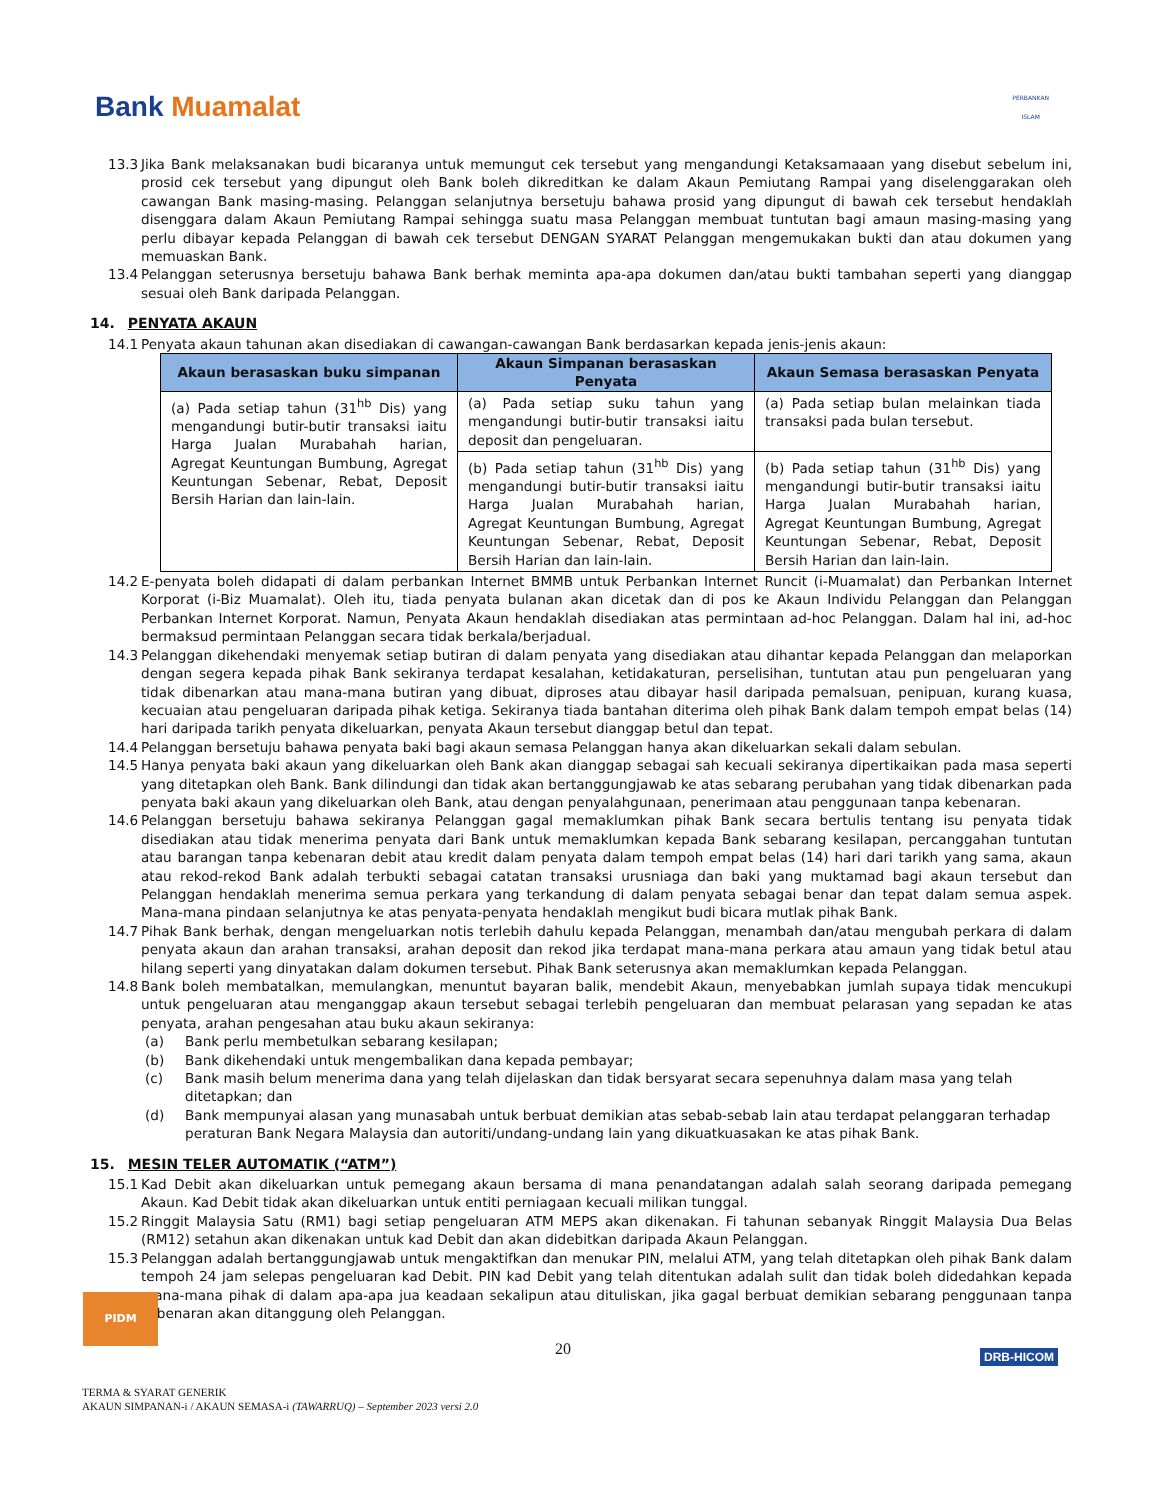Bank Muamalat
PERBANKAN
ISLAM
13.3 Jika Bank melaksanakan budi bicaranya untuk memungut cek tersebut yang mengandungi Ketaksamaaan yang disebut sebelum ini, prosid cek tersebut yang dipungut oleh Bank boleh dikreditkan ke dalam Akaun Pemiutang Rampai yang diselenggarakan oleh cawangan Bank masing-masing. Pelanggan selanjutnya bersetuju bahawa prosid yang dipungut di bawah cek tersebut hendaklah disenggara dalam Akaun Pemiutang Rampai sehingga suatu masa Pelanggan membuat tuntutan bagi amaun masing-masing yang perlu dibayar kepada Pelanggan di bawah cek tersebut DENGAN SYARAT Pelanggan mengemukakan bukti dan atau dokumen yang memuaskan Bank.
13.4 Pelanggan seterusnya bersetuju bahawa Bank berhak meminta apa-apa dokumen dan/atau bukti tambahan seperti yang dianggap sesuai oleh Bank daripada Pelanggan.
14. PENYATA AKAUN
14.1 Penyata akaun tahunan akan disediakan di cawangan-cawangan Bank berdasarkan kepada jenis-jenis akaun:
| Akaun berasaskan buku simpanan | Akaun Simpanan berasaskan Penyata | Akaun Semasa berasaskan Penyata |
| --- | --- | --- |
| (a) Pada setiap tahun (31<sup>hb</sup> Dis) yang mengandungi butir-butir transaksi iaitu Harga Jualan Murabahah harian, Agregat Keuntungan Bumbung, Agregat Keuntungan Sebenar, Rebat, Deposit Bersih Harian dan lain-lain. | (a) Pada setiap suku tahun yang mengandungi butir-butir transaksi iaitu deposit dan pengeluaran. | (a) Pada setiap bulan melainkan tiada transaksi pada bulan tersebut. |
| | (b) Pada setiap tahun (31<sup>hb</sup> Dis) yang mengandungi butir-butir transaksi iaitu Harga Jualan Murabahah harian, Agregat Keuntungan Bumbung, Agregat Keuntungan Sebenar, Rebat, Deposit Bersih Harian dan lain-lain. | (b) Pada setiap tahun (31<sup>hb</sup> Dis) yang mengandungi butir-butir transaksi iaitu Harga Jualan Murabahah harian, Agregat Keuntungan Bumbung, Agregat Keuntungan Sebenar, Rebat, Deposit Bersih Harian dan lain-lain. |
14.2 E-penyata boleh didapati di dalam perbankan Internet BMMB untuk Perbankan Internet Runcit (i-Muamalat) dan Perbankan Internet Korporat (i-Biz Muamalat). Oleh itu, tiada penyata bulanan akan dicetak dan di pos ke Akaun Individu Pelanggan dan Pelanggan Perbankan Internet Korporat. Namun, Penyata Akaun hendaklah disediakan atas permintaan ad-hoc Pelanggan. Dalam hal ini, ad-hoc bermaksud permintaan Pelanggan secara tidak berkala/berjadual.
14.3 Pelanggan dikehendaki menyemak setiap butiran di dalam penyata yang disediakan atau dihantar kepada Pelanggan dan melaporkan dengan segera kepada pihak Bank sekiranya terdapat kesalahan, ketidakaturan, perselisihan, tuntutan atau pun pengeluaran yang tidak dibenarkan atau mana-mana butiran yang dibuat, diproses atau dibayar hasil daripada pemalsuan, penipuan, kurang kuasa, kecuaian atau pengeluaran daripada pihak ketiga. Sekiranya tiada bantahan diterima oleh pihak Bank dalam tempoh empat belas (14) hari daripada tarikh penyata dikeluarkan, penyata Akaun tersebut dianggap betul dan tepat.
14.4 Pelanggan bersetuju bahawa penyata baki bagi akaun semasa Pelanggan hanya akan dikeluarkan sekali dalam sebulan.
14.5 Hanya penyata baki akaun yang dikeluarkan oleh Bank akan dianggap sebagai sah kecuali sekiranya dipertikaikan pada masa seperti yang ditetapkan oleh Bank. Bank dilindungi dan tidak akan bertanggungjawab ke atas sebarang perubahan yang tidak dibenarkan pada penyata baki akaun yang dikeluarkan oleh Bank, atau dengan penyalahgunaan, penerimaan atau penggunaan tanpa kebenaran.
14.6 Pelanggan bersetuju bahawa sekiranya Pelanggan gagal memaklumkan pihak Bank secara bertulis tentang isu penyata tidak disediakan atau tidak menerima penyata dari Bank untuk memaklumkan kepada Bank sebarang kesilapan, percanggahan tuntutan atau barangan tanpa kebenaran debit atau kredit dalam penyata dalam tempoh empat belas (14) hari dari tarikh yang sama, akaun atau rekod-rekod Bank adalah terbukti sebagai catatan transaksi urusniaga dan baki yang muktamad bagi akaun tersebut dan Pelanggan hendaklah menerima semua perkara yang terkandung di dalam penyata sebagai benar dan tepat dalam semua aspek. Mana-mana pindaan selanjutnya ke atas penyata-penyata hendaklah mengikut budi bicara mutlak pihak Bank.
14.7 Pihak Bank berhak, dengan mengeluarkan notis terlebih dahulu kepada Pelanggan, menambah dan/atau mengubah perkara di dalam penyata akaun dan arahan transaksi, arahan deposit dan rekod jika terdapat mana-mana perkara atau amaun yang tidak betul atau hilang seperti yang dinyatakan dalam dokumen tersebut. Pihak Bank seterusnya akan memaklumkan kepada Pelanggan.
14.8 Bank boleh membatalkan, memulangkan, menuntut bayaran balik, mendebit Akaun, menyebabkan jumlah supaya tidak mencukupi untuk pengeluaran atau menganggap akaun tersebut sebagai terlebih pengeluaran dan membuat pelarasan yang sepadan ke atas penyata, arahan pengesahan atau buku akaun sekiranya:
(a) Bank perlu membetulkan sebarang kesilapan;
(b) Bank dikehendaki untuk mengembalikan dana kepada pembayar;
(c) Bank masih belum menerima dana yang telah dijelaskan dan tidak bersyarat secara sepenuhnya dalam masa yang telah ditetapkan; dan
(d) Bank mempunyai alasan yang munasabah untuk berbuat demikian atas sebab-sebab lain atau terdapat pelanggaran terhadap peraturan Bank Negara Malaysia dan autoriti/undang-undang lain yang dikuatkuasakan ke atas pihak Bank.
15. MESIN TELER AUTOMATIK (“ATM”)
15.1 Kad Debit akan dikeluarkan untuk pemegang akaun bersama di mana penandatangan adalah salah seorang daripada pemegang Akaun. Kad Debit tidak akan dikeluarkan untuk entiti perniagaan kecuali milikan tunggal.
15.2 Ringgit Malaysia Satu (RM1) bagi setiap pengeluaran ATM MEPS akan dikenakan. Fi tahunan sebanyak Ringgit Malaysia Dua Belas (RM12) setahun akan dikenakan untuk kad Debit dan akan didebitkan daripada Akaun Pelanggan.
15.3 Pelanggan adalah bertanggungjawab untuk mengaktifkan dan menukar PIN, melalui ATM, yang telah ditetapkan oleh pihak Bank dalam tempoh 24 jam selepas pengeluaran kad Debit. PIN kad Debit yang telah ditentukan adalah sulit dan tidak boleh didedahkan kepada mana-mana pihak di dalam apa-apa jua keadaan sekalipun atau dituliskan, jika gagal berbuat demikian sebarang penggunaan tanpa kebenaran akan ditanggung oleh Pelanggan.
PIDM
20 DRB-HICOM
TERMA & SYARAT GENERIK
AKAUN SIMPANAN-i / AKAUN SEMASA-i (TAWARRUQ) – September 2023 versi 2.0